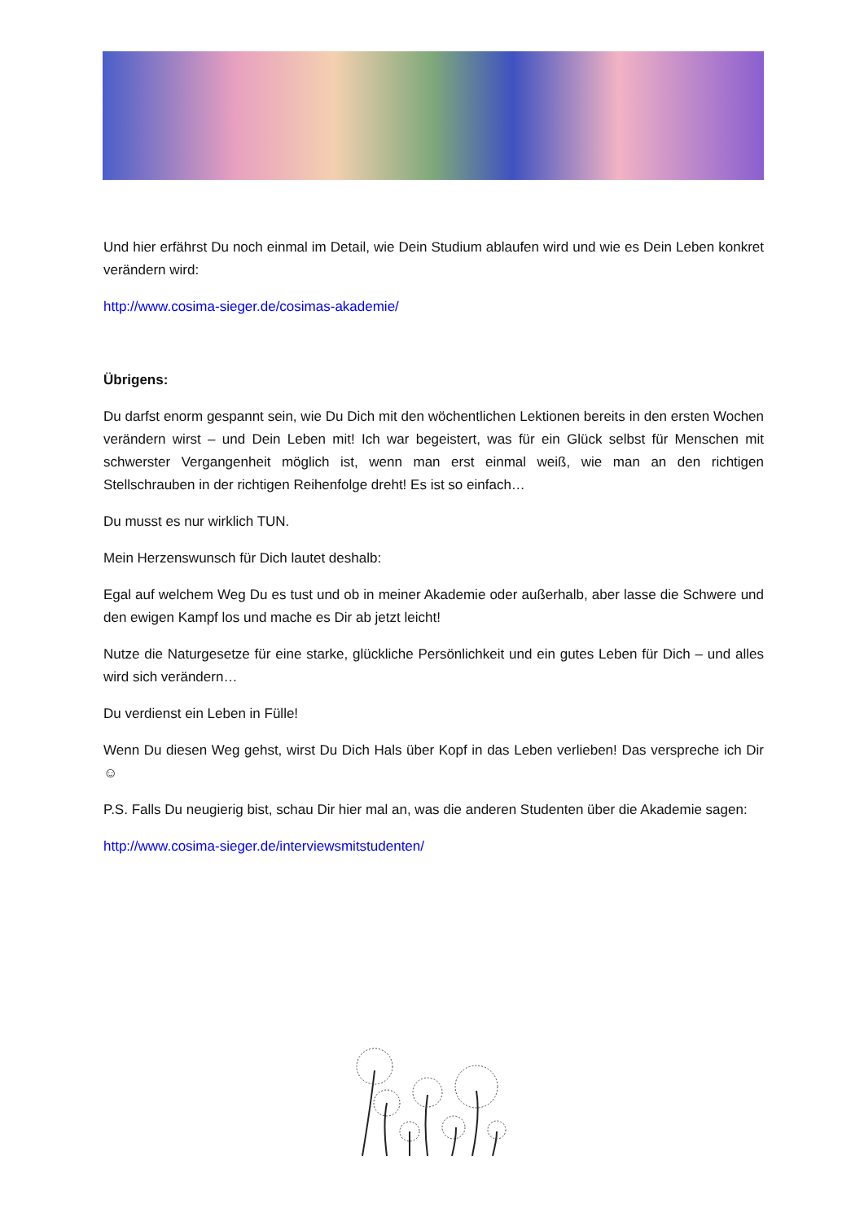Und hier erfährst Du noch einmal im Detail, wie Dein Studium ablaufen wird und wie es Dein Leben konkret verändern wird:
http://www.cosima-sieger.de/cosimas-akademie/
Übrigens:
Du darfst enorm gespannt sein, wie Du Dich mit den wöchentlichen Lektionen bereits in den ersten Wochen verändern wirst – und Dein Leben mit! Ich war begeistert, was für ein Glück selbst für Menschen mit schwerster Vergangenheit möglich ist, wenn man erst einmal weiß, wie man an den richtigen Stellschrauben in der richtigen Reihenfolge dreht! Es ist so einfach…
Du musst es nur wirklich TUN.
Mein Herzenswunsch für Dich lautet deshalb:
Egal auf welchem Weg Du es tust und ob in meiner Akademie oder außerhalb, aber lasse die Schwere und den ewigen Kampf los und mache es Dir ab jetzt leicht!
Nutze die Naturgesetze für eine starke, glückliche Persönlichkeit und ein gutes Leben für Dich – und alles wird sich verändern…
Du verdienst ein Leben in Fülle!
Wenn Du diesen Weg gehst, wirst Du Dich Hals über Kopf in das Leben verlieben! Das verspreche ich Dir ☺
P.S. Falls Du neugierig bist, schau Dir hier mal an, was die anderen Studenten über die Akademie sagen:
http://www.cosima-sieger.de/interviewsmitstudenten/